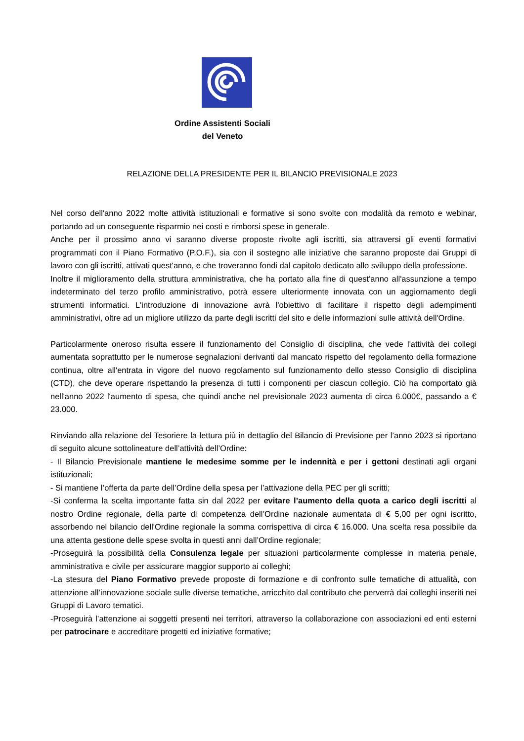Ordine Assistenti Sociali
del Veneto
RELAZIONE DELLA PRESIDENTE PER IL BILANCIO PREVISIONALE 2023
Nel corso dell'anno 2022 molte attività istituzionali e formative si sono svolte con modalità da remoto e webinar, portando ad un conseguente risparmio nei costi e rimborsi spese in generale.
Anche per il prossimo anno vi saranno diverse proposte rivolte agli iscritti, sia attraversi gli eventi formativi programmati con il Piano Formativo (P.O.F.), sia con il sostegno alle iniziative che saranno proposte dai Gruppi di lavoro con gli iscritti, attivati quest'anno, e che troveranno fondi dal capitolo dedicato allo sviluppo della professione.
Inoltre il miglioramento della struttura amministrativa, che ha portato alla fine di quest'anno all'assunzione a tempo indeterminato del terzo profilo amministrativo, potrà essere ulteriormente innovata con un aggiornamento degli strumenti informatici. L'introduzione di innovazione avrà l'obiettivo di facilitare il rispetto degli adempimenti amministrativi, oltre ad un migliore utilizzo da parte degli iscritti del sito e delle informazioni sulle attività dell'Ordine.
Particolarmente oneroso risulta essere il funzionamento del Consiglio di disciplina, che vede l'attività dei collegi aumentata soprattutto per le numerose segnalazioni derivanti dal mancato rispetto del regolamento della formazione continua, oltre all'entrata in vigore del nuovo regolamento sul funzionamento dello stesso Consiglio di disciplina (CTD), che deve operare rispettando la presenza di tutti i componenti per ciascun collegio. Ciò ha comportato già nell'anno 2022 l'aumento di spesa, che quindi anche nel previsionale 2023 aumenta di circa 6.000€, passando a € 23.000.
Rinviando alla relazione del Tesoriere la lettura più in dettaglio del Bilancio di Previsione per l’anno 2023 si riportano di seguito alcune sottolineature dell’attività dell’Ordine:
- Il Bilancio Previsionale mantiene le medesime somme per le indennità e per i gettoni destinati agli organi istituzionali;
- Si mantiene l’offerta da parte dell’Ordine della spesa per l’attivazione della PEC per gli scritti;
-Si conferma la scelta importante fatta sin dal 2022 per evitare l’aumento della quota a carico degli iscritti al nostro Ordine regionale, della parte di competenza dell’Ordine nazionale aumentata di € 5,00 per ogni iscritto, assorbendo nel bilancio dell'Ordine regionale la somma corrispettiva di circa € 16.000. Una scelta resa possibile da una attenta gestione delle spese svolta in questi anni dall’Ordine regionale;
-Proseguirà la possibilità della Consulenza legale per situazioni particolarmente complesse in materia penale, amministrativa e civile per assicurare maggior supporto ai colleghi;
-La stesura del Piano Formativo prevede proposte di formazione e di confronto sulle tematiche di attualità, con attenzione all’innovazione sociale sulle diverse tematiche, arricchito dal contributo che perverrà dai colleghi inseriti nei Gruppi di Lavoro tematici.
-Proseguirà l’attenzione ai soggetti presenti nei territori, attraverso la collaborazione con associazioni ed enti esterni per patrocinare e accreditare progetti ed iniziative formative;